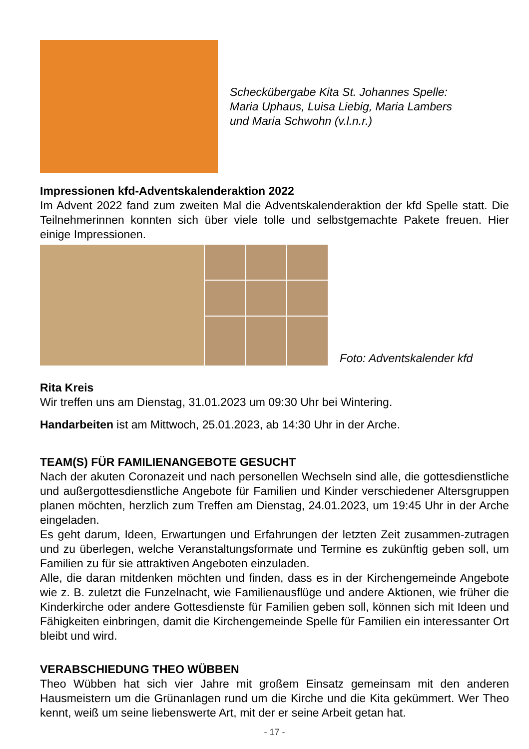Scheckübergabe Kita St. Johannes Spelle:
Maria Uphaus, Luisa Liebig, Maria Lambers
und Maria Schwohn (v.l.n.r.)
Impressionen kfd-Adventskalenderaktion 2022
Im Advent 2022 fand zum zweiten Mal die Adventskalenderaktion der kfd Spelle statt. Die Teilnehmerinnen konnten sich über viele tolle und selbstgemachte Pakete freuen. Hier einige Impressionen.
Foto: Adventskalender kfd
Rita Kreis
Wir treffen uns am Dienstag, 31.01.2023 um 09:30 Uhr bei Wintering.
Handarbeiten ist am Mittwoch, 25.01.2023, ab 14:30 Uhr in der Arche.
TEAM(S) FÜR FAMILIENANGEBOTE GESUCHT
Nach der akuten Coronazeit und nach personellen Wechseln sind alle, die gottesdienstliche und außergottesdienstliche Angebote für Familien und Kinder verschiedener Altersgruppen planen möchten, herzlich zum Treffen am Dienstag, 24.01.2023, um 19:45 Uhr in der Arche eingeladen.
Es geht darum, Ideen, Erwartungen und Erfahrungen der letzten Zeit zusammen-zutragen und zu überlegen, welche Veranstaltungsformate und Termine es zukünftig geben soll, um Familien zu für sie attraktiven Angeboten einzuladen.
Alle, die daran mitdenken möchten und finden, dass es in der Kirchengemeinde Angebote wie z. B. zuletzt die Funzelnacht, wie Familienausflüge und andere Aktionen, wie früher die Kinderkirche oder andere Gottesdienste für Familien geben soll, können sich mit Ideen und Fähigkeiten einbringen, damit die Kirchengemeinde Spelle für Familien ein interessanter Ort bleibt und wird.
VERABSCHIEDUNG THEO WÜBBEN
Theo Wübben hat sich vier Jahre mit großem Einsatz gemeinsam mit den anderen Hausmeistern um die Grünanlagen rund um die Kirche und die Kita gekümmert. Wer Theo kennt, weiß um seine liebenswerte Art, mit der er seine Arbeit getan hat.
- 17 -